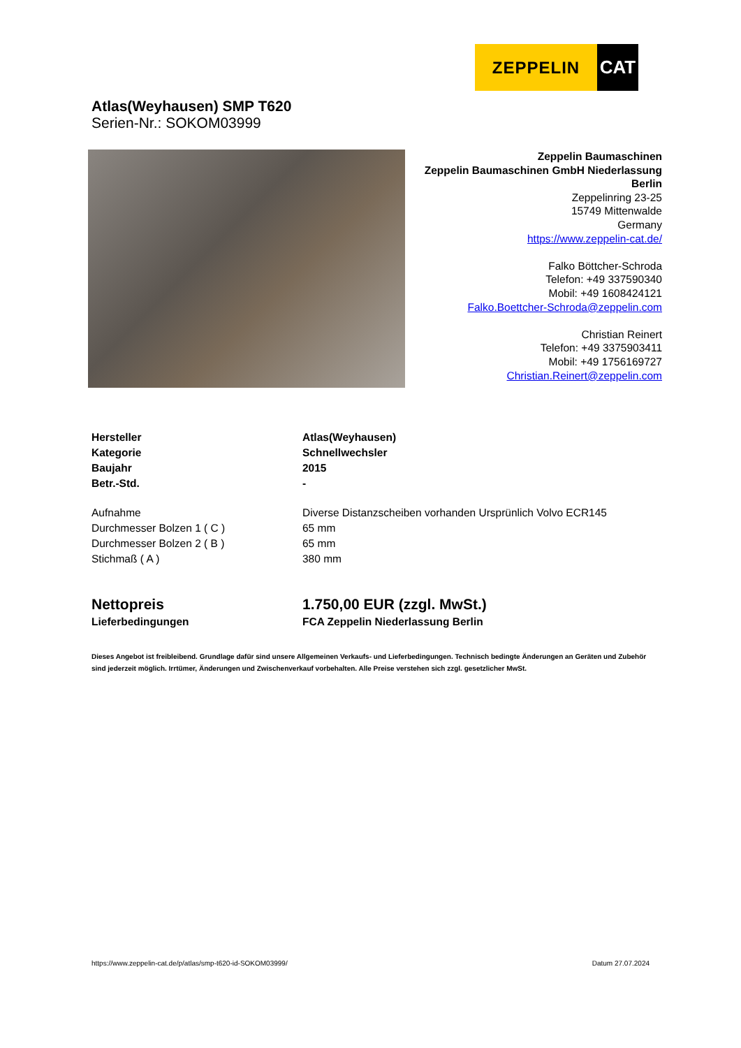ZEPPELIN CAT
Atlas(Weyhausen) SMP T620
Serien-Nr.: SOKOM03999
Zeppelin Baumaschinen
Zeppelin Baumaschinen GmbH Niederlassung
Berlin
Zeppelinring 23-25
15749 Mittenwalde
Germany
https://www.zeppelin-cat.de/
Falko Böttcher-Schroda
Telefon: +49 337590340
Mobil: +49 1608424121
Falko.Boettcher-Schroda@zeppelin.com
Christian Reinert
Telefon: +49 3375903411
Mobil: +49 1756169727
Christian.Reinert@zeppelin.com
| Hersteller | Atlas(Weyhausen) |
| Kategorie | Schnellwechsler |
| Baujahr | 2015 |
| Betr.-Std. | - |
| Aufnahme | Diverse Distanzscheiben vorhanden Ursprünlich Volvo ECR145 |
| Durchmesser Bolzen 1 ( C ) | 65 mm |
| Durchmesser Bolzen 2 ( B ) | 65 mm |
| Stichmaß ( A ) | 380 mm |
| Nettopreis | 1.750,00 EUR (zzgl. MwSt.) |
| Lieferbedingungen | FCA Zeppelin Niederlassung Berlin |
Dieses Angebot ist freibleibend. Grundlage dafür sind unsere Allgemeinen Verkaufs- und Lieferbedingungen. Technisch bedingte Änderungen an Geräten und Zubehör sind jederzeit möglich. Irrtümer, Änderungen und Zwischenverkauf vorbehalten. Alle Preise verstehen sich zzgl. gesetzlicher MwSt.
https://www.zeppelin-cat.de/p/atlas/smp-t620-id-SOKOM03999/ Datum 27.07.2024